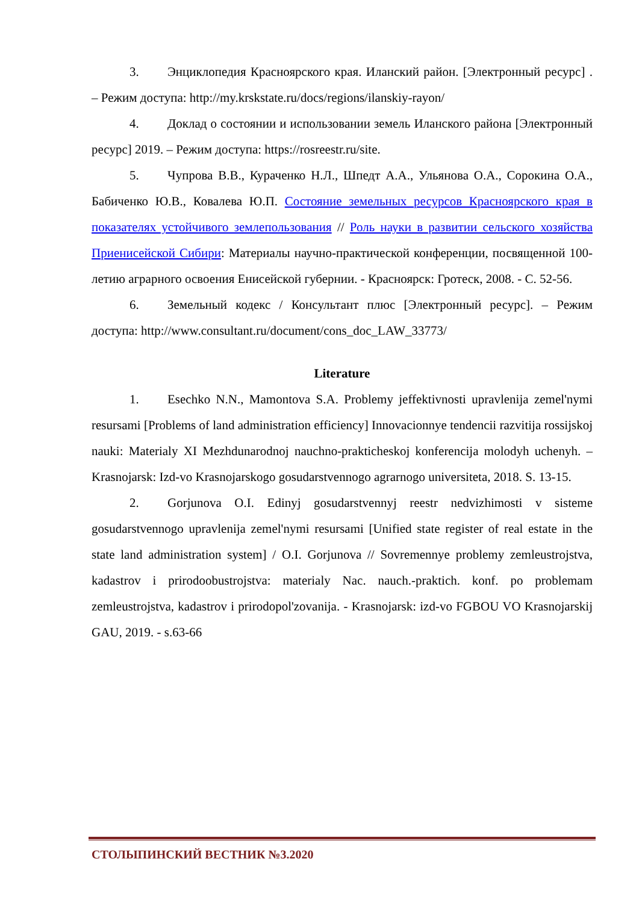3. Энциклопедия Красноярского края. Иланский район. [Электронный ресурс] . – Режим доступа: http://my.krskstate.ru/docs/regions/ilanskiy-rayon/
4. Доклад о состоянии и использовании земель Иланского района [Электронный ресурс] 2019. – Режим доступа: https://rosreestr.ru/site.
5. Чупрова В.В., Кураченко Н.Л., Шпедт А.А., Ульянова О.А., Сорокина О.А., Бабиченко Ю.В., Ковалева Ю.П. Состояние земельных ресурсов Красноярского края в показателях устойчивого землепользования // Роль науки в развитии сельского хозяйства Приенисейской Сибири: Материалы научно-практической конференции, посвященной 100-летию аграрного освоения Енисейской губернии. - Красноярск: Гротеск, 2008. - С. 52-56.
6. Земельный кодекс / Консультант плюс [Электронный ресурс]. – Режим доступа: http://www.consultant.ru/document/cons_doc_LAW_33773/
Literature
1. Esechko N.N., Mamontova S.A. Problemy jeffektivnosti upravlenija zemel'nymi resursami [Problems of land administration efficiency] Innovacionnye tendencii razvitija rossijskoj nauki: Materialy XI Mezhdunarodnoj nauchno-prakticheskoj konferencija molodyh uchenyh. – Krasnojarsk: Izd-vo Krasnojarskogo gosudarstvennogo agrarnogo universiteta, 2018. S. 13-15.
2. Gorjunova O.I. Edinyj gosudarstvennyj reestr nedvizhimosti v sisteme gosudarstvennogo upravlenija zemel'nymi resursami [Unified state register of real estate in the state land administration system] / O.I. Gorjunova // Sovremennye problemy zemleustrojstva, kadastrov i prirodoobustrojstva: materialy Nac. nauch.-praktich. konf. po problemam zemleustrojstva, kadastrov i prirodopol'zovanija. - Krasnojarsk: izd-vo FGBOU VO Krasnojarskij GAU, 2019. - s.63-66
СТОЛЫПИНСКИЙ ВЕСТНИК №3.2020